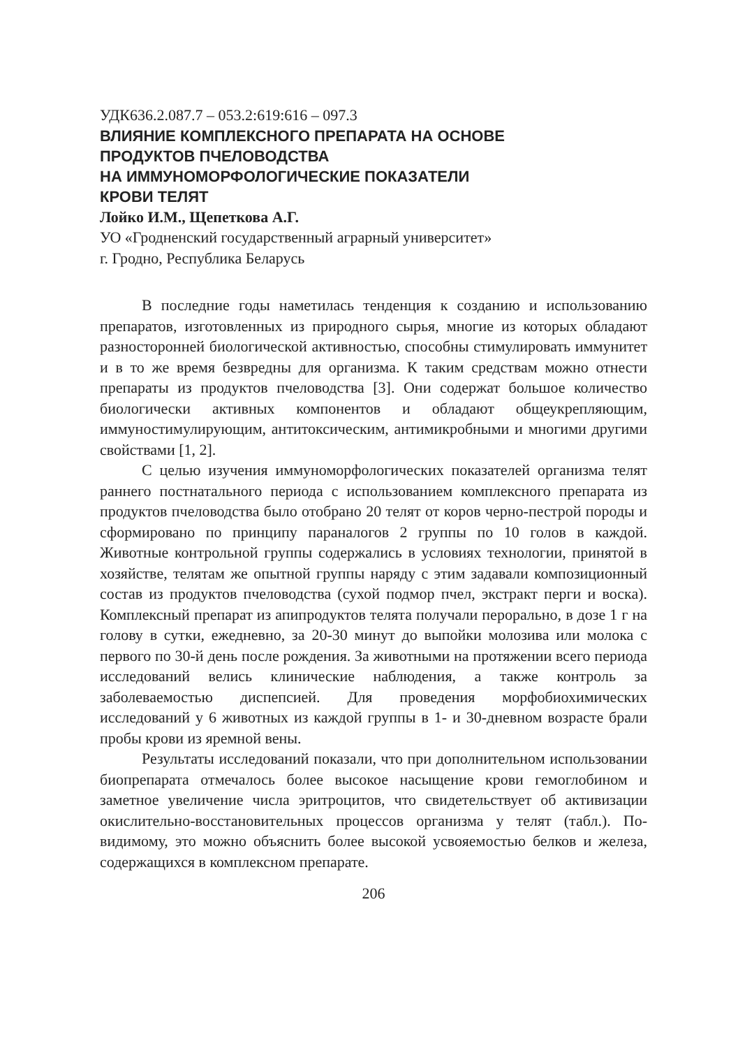УДК636.2.087.7 – 053.2:619:616 – 097.3
ВЛИЯНИЕ КОМПЛЕКСНОГО ПРЕПАРАТА НА ОСНОВЕ
ПРОДУКТОВ ПЧЕЛОВОДСТВА
НА ИММУНОМОРФОЛОГИЧЕСКИЕ ПОКАЗАТЕЛИ
КРОВИ ТЕЛЯТ
Лойко И.М., Щепеткова А.Г.
УО «Гродненский государственный аграрный университет»
г. Гродно, Республика Беларусь
В последние годы наметилась тенденция к созданию и использованию препаратов, изготовленных из природного сырья, многие из которых обладают разносторонней биологической активностью, способны стимулировать иммунитет и в то же время безвредны для организма. К таким средствам можно отнести препараты из продуктов пчеловодства [3]. Они содержат большое количество биологически активных компонентов и обладают общеукрепляющим, иммуностимулирующим, антитоксическим, антимикробными и многими другими свойствами [1, 2].
С целью изучения иммуноморфологических показателей организма телят раннего постнатального периода с использованием комплексного препарата из продуктов пчеловодства было отобрано 20 телят от коров черно-пестрой породы и сформировано по принципу параналогов 2 группы по 10 голов в каждой. Животные контрольной группы содержались в условиях технологии, принятой в хозяйстве, телятам же опытной группы наряду с этим задавали композиционный состав из продуктов пчеловодства (сухой подмор пчел, экстракт перги и воска). Комплексный препарат из апипродуктов телята получали перорально, в дозе 1 г на голову в сутки, ежедневно, за 20-30 минут до выпойки молозива или молока с первого по 30-й день после рождения. За животными на протяжении всего периода исследований велись клинические наблюдения, а также контроль за заболеваемостью диспепсией. Для проведения морфобиохимических исследований у 6 животных из каждой группы в 1- и 30-дневном возрасте брали пробы крови из яремной вены.
Результаты исследований показали, что при дополнительном использовании биопрепарата отмечалось более высокое насыщение крови гемоглобином и заметное увеличение числа эритроцитов, что свидетельствует об активизации окислительно-восстановительных процессов организма у телят (табл.). По-видимому, это можно объяснить более высокой усвояемостью белков и железа, содержащихся в комплексном препарате.
206